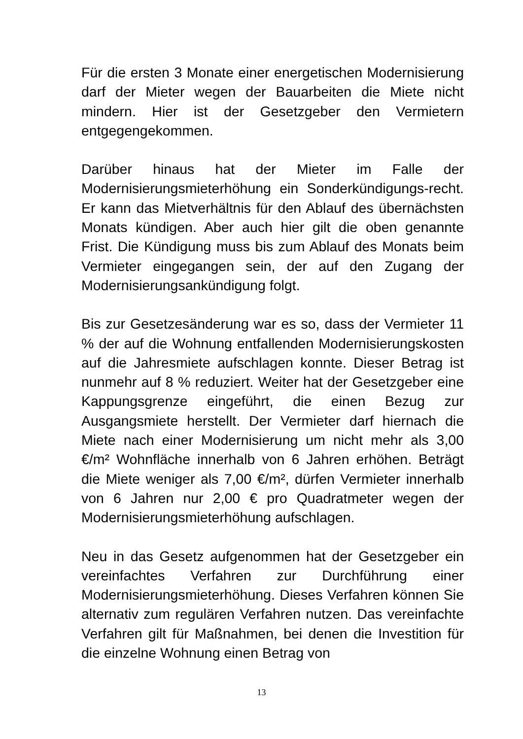Für die ersten 3 Monate einer energetischen Modernisierung darf der Mieter wegen der Bauarbeiten die Miete nicht mindern. Hier ist der Gesetzgeber den Vermietern entgegengekommen.
Darüber hinaus hat der Mieter im Falle der Modernisierungsmieterhöhung ein Sonderkündigungs-recht. Er kann das Mietverhältnis für den Ablauf des übernächsten Monats kündigen. Aber auch hier gilt die oben genannte Frist. Die Kündigung muss bis zum Ablauf des Monats beim Vermieter eingegangen sein, der auf den Zugang der Modernisierungsankündigung folgt.
Bis zur Gesetzesänderung war es so, dass der Vermieter 11 % der auf die Wohnung entfallenden Modernisierungskosten auf die Jahresmiete aufschlagen konnte. Dieser Betrag ist nunmehr auf 8 % reduziert. Weiter hat der Gesetzgeber eine Kappungsgrenze eingeführt, die einen Bezug zur Ausgangsmiete herstellt. Der Vermieter darf hiernach die Miete nach einer Modernisierung um nicht mehr als 3,00 €/m² Wohnfläche innerhalb von 6 Jahren erhöhen. Beträgt die Miete weniger als 7,00 €/m², dürfen Vermieter innerhalb von 6 Jahren nur 2,00 € pro Quadratmeter wegen der Modernisierungsmieterhöhung aufschlagen.
Neu in das Gesetz aufgenommen hat der Gesetzgeber ein vereinfachtes Verfahren zur Durchführung einer Modernisierungsmieterhöhung. Dieses Verfahren können Sie alternativ zum regulären Verfahren nutzen. Das vereinfachte Verfahren gilt für Maßnahmen, bei denen die Investition für die einzelne Wohnung einen Betrag von
13